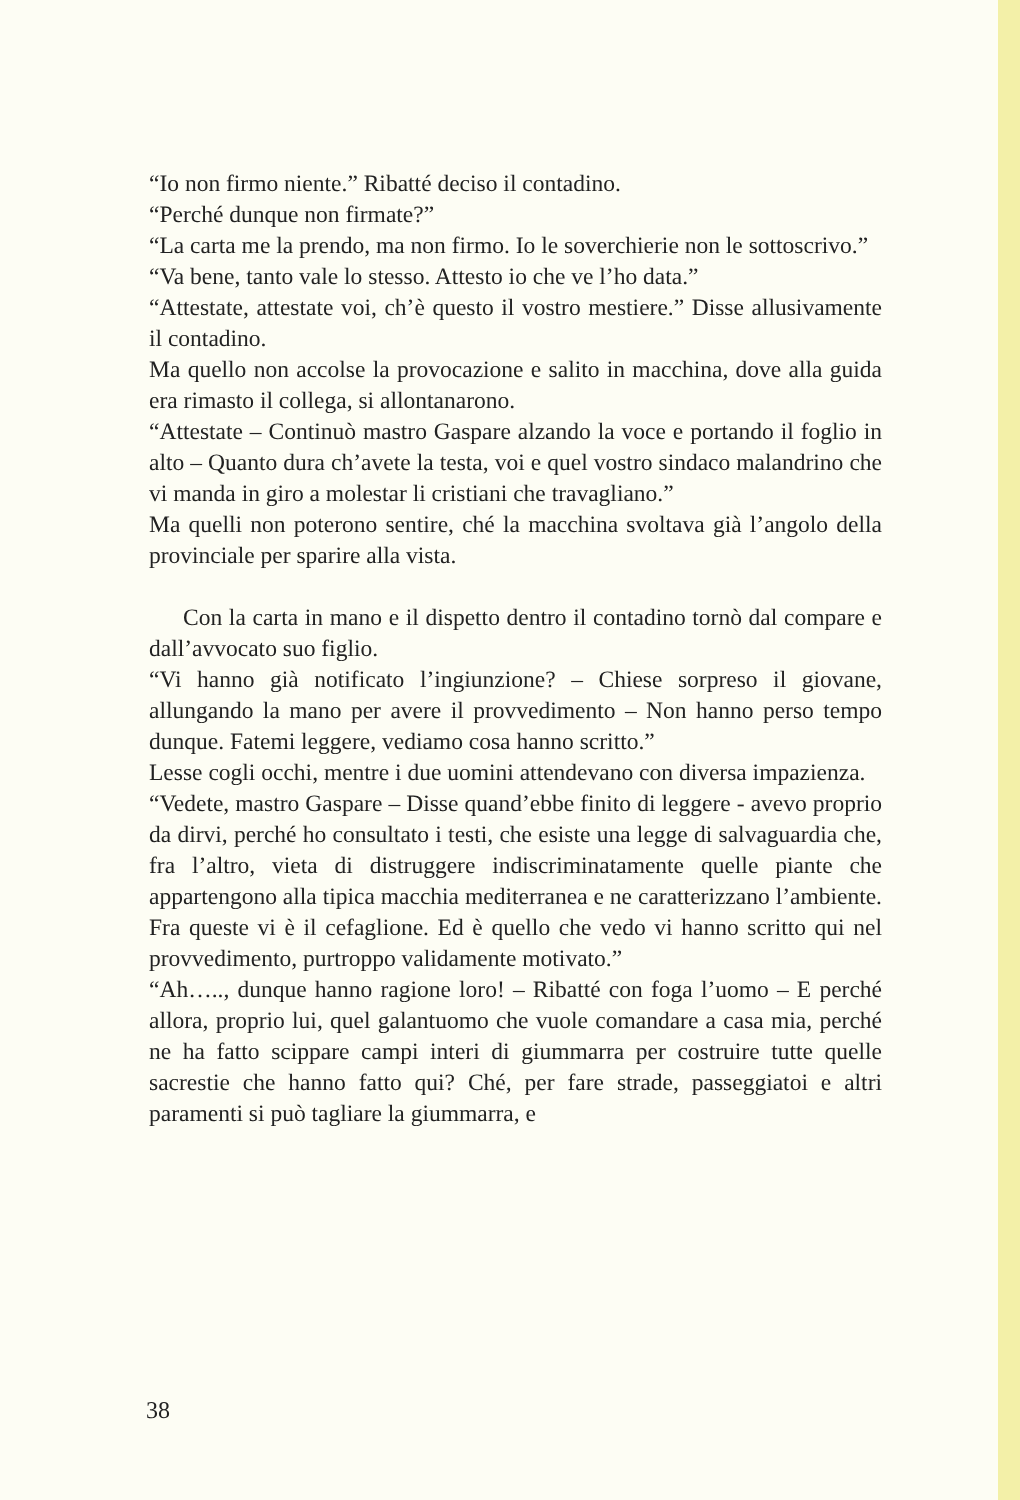“Io non firmo niente.” Ribatté deciso il contadino.
“Perché dunque non firmate?”
“La carta me la prendo, ma non firmo. Io le soverchierie non le sottoscrivo.”
“Va bene, tanto vale lo stesso. Attesto io che ve l’ho data.”
“Attestate, attestate voi, ch’è questo il vostro mestiere.” Disse allusivamente il contadino.
Ma quello non accolse la provocazione e salito in macchina, dove alla guida era rimasto il collega, si allontanarono.
“Attestate – Continuò mastro Gaspare alzando la voce e portando il foglio in alto – Quanto dura ch’avete la testa, voi e quel vostro sindaco malandrino che vi manda in giro a molestar li cristiani che travagliano.”
Ma quelli non poterono sentire, ché la macchina svoltava già l’angolo della provinciale per sparire alla vista.
Con la carta in mano e il dispetto dentro il contadino tornò dal compare e dall’avvocato suo figlio.
“Vi hanno già notificato l’ingiunzione? – Chiese sorpreso il giovane, allungando la mano per avere il provvedimento – Non hanno perso tempo dunque. Fatemi leggere, vediamo cosa hanno scritto.”
Lesse cogli occhi, mentre i due uomini attendevano con diversa impazienza.
“Vedete, mastro Gaspare – Disse quand’ebbe finito di leggere - avevo proprio da dirvi, perché ho consultato i testi, che esiste una legge di salvaguardia che, fra l’altro, vieta di distruggere indiscriminatamente quelle piante che appartengono alla tipica macchia mediterranea e ne caratterizzano l’ambiente. Fra queste vi è il cefaglione. Ed è quello che vedo vi hanno scritto qui nel provvedimento, purtroppo validamente motivato.”
“Ah….., dunque hanno ragione loro! – Ribatté con foga l’uomo – E perché allora, proprio lui, quel galantuomo che vuole comandare a casa mia, perché ne ha fatto scippare campi interi di giummarra per costruire tutte quelle sacrestie che hanno fatto qui? Ché, per fare strade, passeggiatoi e altri paramenti si può tagliare la giummarra, e
38